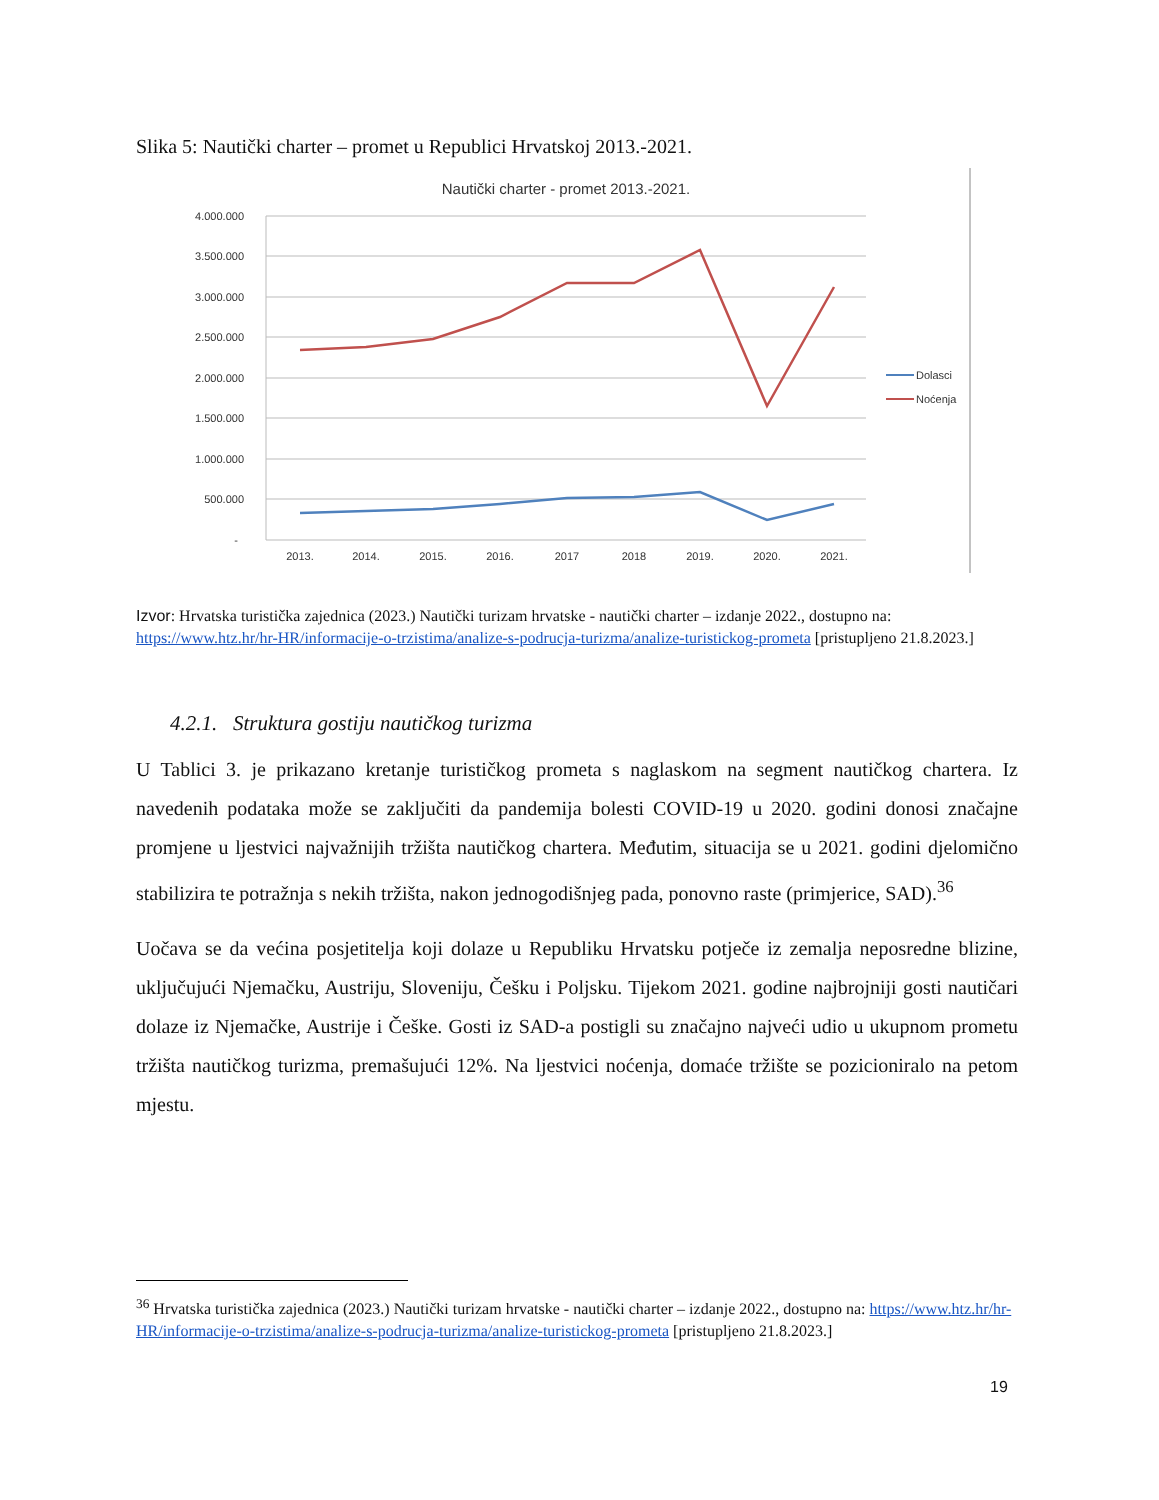Slika 5: Nautički charter – promet u Republici Hrvatskoj 2013.-2021.
Nautički charter - promet 2013.-2021.
4.000.000
3.500.000
3.000.000
2.500.000
2.000.000
1.500.000
1.000.000
500.000
-
2013.
2014.
2015.
2016.
2017
2018
2019.
2020.
2021.
Dolasci
Noćenja
Izvor: Hrvatska turistička zajednica (2023.) Nautički turizam hrvatske - nautički charter – izdanje 2022., dostupno na: https://www.htz.hr/hr-HR/informacije-o-trzistima/analize-s-podrucja-turizma/analize-turistickog-prometa [pristupljeno 21.8.2023.]
4.2.1. Struktura gostiju nautičkog turizma
U Tablici 3. je prikazano kretanje turističkog prometa s naglaskom na segment nautičkog chartera. Iz navedenih podataka može se zaključiti da pandemija bolesti COVID-19 u 2020. godini donosi značajne promjene u ljestvici najvažnijih tržišta nautičkog chartera. Međutim, situacija se u 2021. godini djelomično stabilizira te potražnja s nekih tržišta, nakon jednogodišnjeg pada, ponovno raste (primjerice, SAD).<sup>36</sup>
Uočava se da većina posjetitelja koji dolaze u Republiku Hrvatsku potječe iz zemalja neposredne blizine, uključujući Njemačku, Austriju, Sloveniju, Češku i Poljsku. Tijekom 2021. godine najbrojniji gosti nautičari dolaze iz Njemačke, Austrije i Češke. Gosti iz SAD-a postigli su značajno najveći udio u ukupnom prometu tržišta nautičkog turizma, premašujući 12%. Na ljestvici noćenja, domaće tržište se pozicioniralo na petom mjestu.
<sup>36</sup> Hrvatska turistička zajednica (2023.) Nautički turizam hrvatske - nautički charter – izdanje 2022., dostupno na: https://www.htz.hr/hr-HR/informacije-o-trzistima/analize-s-podrucja-turizma/analize-turistickog-prometa [pristupljeno 21.8.2023.]
19